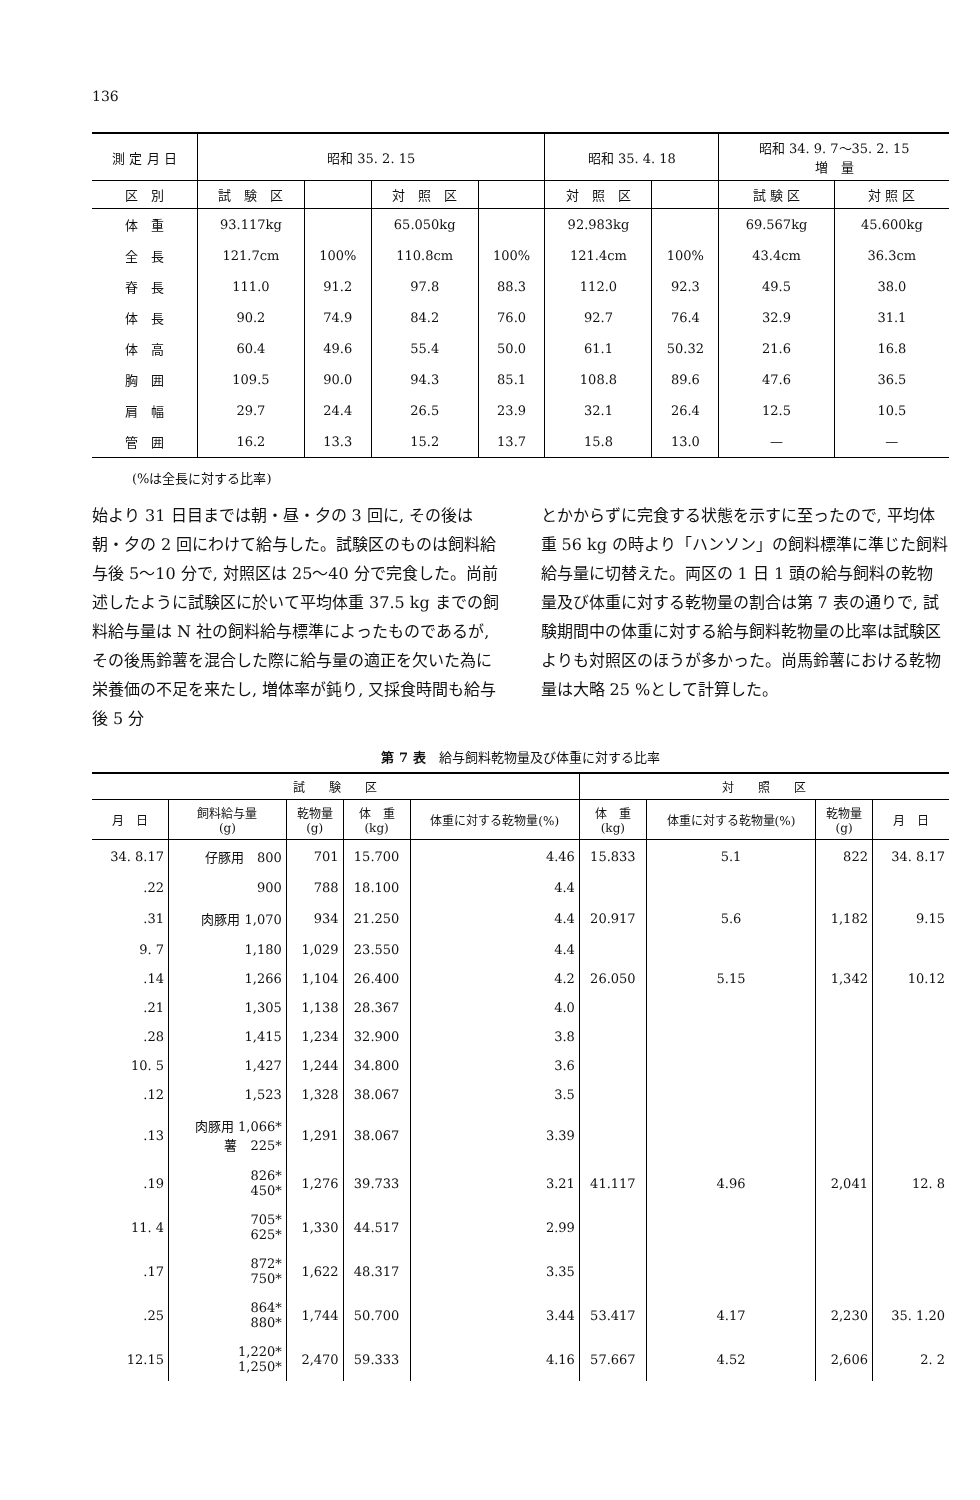136
| 測 定 月 日 | 昭和 35. 2. 15 | | | | 昭和 35. 4. 18 | | 昭和 34. 9. 7〜35. 2. 15 増 量 | |
| --- | --- | --- | --- | --- | --- | --- | --- | --- |
| 区 別 | 試 験 区 | | 対 照 区 | | 対 照 区 | | 試 験 区 | 対 照 区 |
| 体 重 | 93.117kg | | 65.050kg | | 92.983kg | | 69.567kg | 45.600kg |
| 全 長 | 121.7cm | 100% | 110.8cm | 100% | 121.4cm | 100% | 43.4cm | 36.3cm |
| 脊 長 | 111.0 | 91.2 | 97.8 | 88.3 | 112.0 | 92.3 | 49.5 | 38.0 |
| 体 長 | 90.2 | 74.9 | 84.2 | 76.0 | 92.7 | 76.4 | 32.9 | 31.1 |
| 体 高 | 60.4 | 49.6 | 55.4 | 50.0 | 61.1 | 50.32 | 21.6 | 16.8 |
| 胸 囲 | 109.5 | 90.0 | 94.3 | 85.1 | 108.8 | 89.6 | 47.6 | 36.5 |
| 肩 幅 | 29.7 | 24.4 | 26.5 | 23.9 | 32.1 | 26.4 | 12.5 | 10.5 |
| 管 囲 | 16.2 | 13.3 | 15.2 | 13.7 | 15.8 | 13.0 | — | — |
(%は全長に対する比率)
始より 31 日目までは朝・昼・夕の 3 回に, その後は朝・夕の 2 回にわけて給与した。試験区のものは飼料給与後 5〜10 分で, 対照区は 25〜40 分で完食した。尚前述したように試験区に於いて平均体重 37.5 kg までの飼料給与量は N 社の飼料給与標準によったものであるが, その後馬鈴薯を混合した際に給与量の適正を欠いた為に栄養価の不足を来たし, 増体率が鈍り, 又採食時間も給与後 5 分
とかからずに完食する状態を示すに至ったので, 平均体重 56 kg の時より「ハンソン」の飼料標準に準じた飼料給与量に切替えた。両区の 1 日 1 頭の給与飼料の乾物量及び体重に対する乾物量の割合は第 7 表の通りで, 試験期間中の体重に対する給与飼料乾物量の比率は試験区よりも対照区のほうが多かった。尚馬鈴薯における乾物量は大略 25 %として計算した。
第 7 表　給与飼料乾物量及び体重に対する比率
| 試 験 区 | | | | | 対 照 区 | | | |
| --- | --- | --- | --- | --- | --- | --- | --- | --- |
| 月 日 | 飼料給与量 (g) | 乾物量 (g) | 体 重 (kg) | 体重に対する乾物量(%) | 体 重 (kg) | 体重に対する乾物量(%) | 乾物量 (g) | 月 日 |
| 34. 8.17 | 仔豚用 800 | 701 | 15.700 | 4.46 | 15.833 | 5.1 | 822 | 34. 8.17 |
| .22 | 900 | 788 | 18.100 | 4.4 | | | | |
| .31 | 肉豚用 1,070 | 934 | 21.250 | 4.4 | 20.917 | 5.6 | 1,182 | 9.15 |
| 9. 7 | 1,180 | 1,029 | 23.550 | 4.4 | | | | |
| .14 | 1,266 | 1,104 | 26.400 | 4.2 | 26.050 | 5.15 | 1,342 | 10.12 |
| .21 | 1,305 | 1,138 | 28.367 | 4.0 | | | | |
| .28 | 1,415 | 1,234 | 32.900 | 3.8 | | | | |
| 10. 5 | 1,427 | 1,244 | 34.800 | 3.6 | | | | |
| .12 | 1,523 | 1,328 | 38.067 | 3.5 | | | | |
| .13 | 肉豚用 1,066* 薯 225* | 1,291 | 38.067 | 3.39 | | | | |
| .19 | 826* 450* | 1,276 | 39.733 | 3.21 | 41.117 | 4.96 | 2,041 | 12. 8 |
| 11. 4 | 705* 625* | 1,330 | 44.517 | 2.99 | | | | |
| .17 | 872* 750* | 1,622 | 48.317 | 3.35 | | | | |
| .25 | 864* 880* | 1,744 | 50.700 | 3.44 | 53.417 | 4.17 | 2,230 | 35. 1.20 |
| 12.15 | 1,220* 1,250* | 2,470 | 59.333 | 4.16 | 57.667 | 4.52 | 2,606 | 2. 2 |